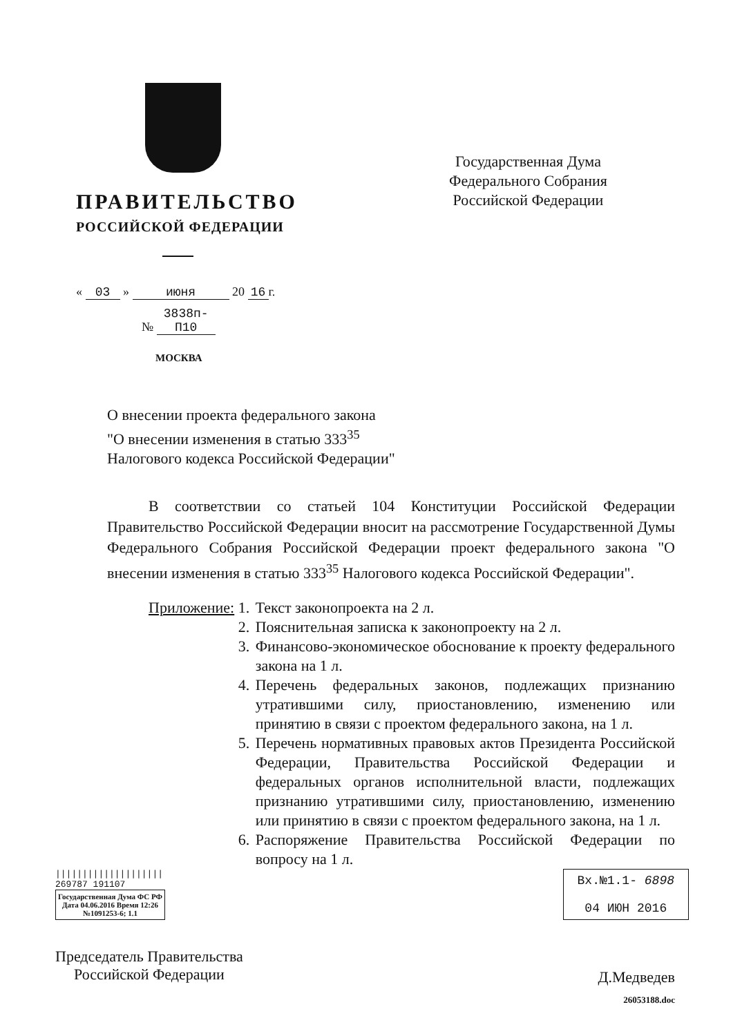ПРАВИТЕЛЬСТВО
РОССИЙСКОЙ ФЕДЕРАЦИИ
« 03 » июня 20 16 г.
№ 3838п-П10
МОСКВА
Государственная Дума
Федерального Собрания
Российской Федерации
О внесении проекта федерального закона
"О внесении изменения в статью 333<sup>35</sup>
Налогового кодекса Российской Федерации"
В соответствии со статьей 104 Конституции Российской Федерации Правительство Российской Федерации вносит на рассмотрение Государственной Думы Федерального Собрания Российской Федерации проект федерального закона "О внесении изменения в статью 333<sup>35</sup> Налогового кодекса Российской Федерации".
Приложение: 1. Текст законопроекта на 2 л.
2. Пояснительная записка к законопроекту на 2 л.
3. Финансово-экономическое обоснование к проекту федерального закона на 1 л.
4. Перечень федеральных законов, подлежащих признанию утратившими силу, приостановлению, изменению или принятию в связи с проектом федерального закона, на 1 л.
5. Перечень нормативных правовых актов Президента Российской Федерации, Правительства Российской Федерации и федеральных органов исполнительной власти, подлежащих признанию утратившими силу, приостановлению, изменению или принятию в связи с проектом федерального закона, на 1 л.
6. Распоряжение Правительства Российской Федерации по вопросу на 1 л.
||||||||||||||||||||
269787 191107
Государственная Дума ФС РФ
Дата 04.06.2016 Время 12:26
№1091253-6; 1.1
Вх.№1.1- 6898
04 ИЮН 2016
Председатель Правительства
Российской Федерации
Д.Медведев
26053188.doc